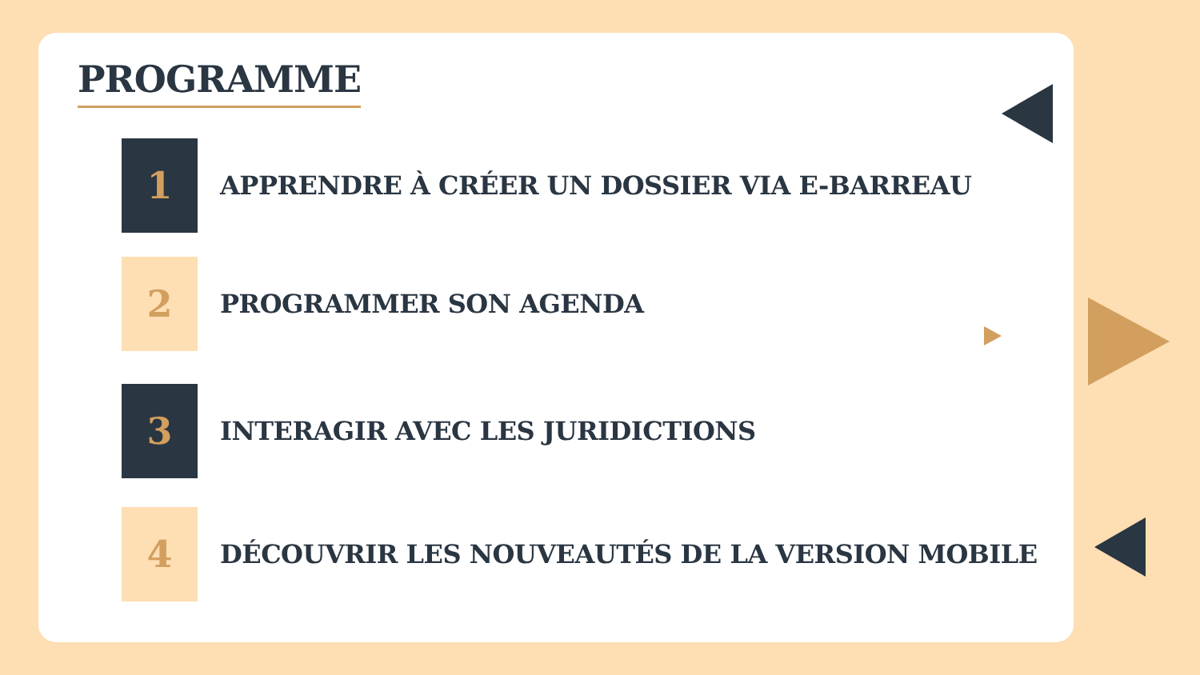PROGRAMME
1
APPRENDRE À CRÉER UN DOSSIER VIA E-BARREAU
2
PROGRAMMER SON AGENDA
3
INTERAGIR AVEC LES JURIDICTIONS
4
DÉCOUVRIR LES NOUVEAUTÉS DE LA VERSION MOBILE